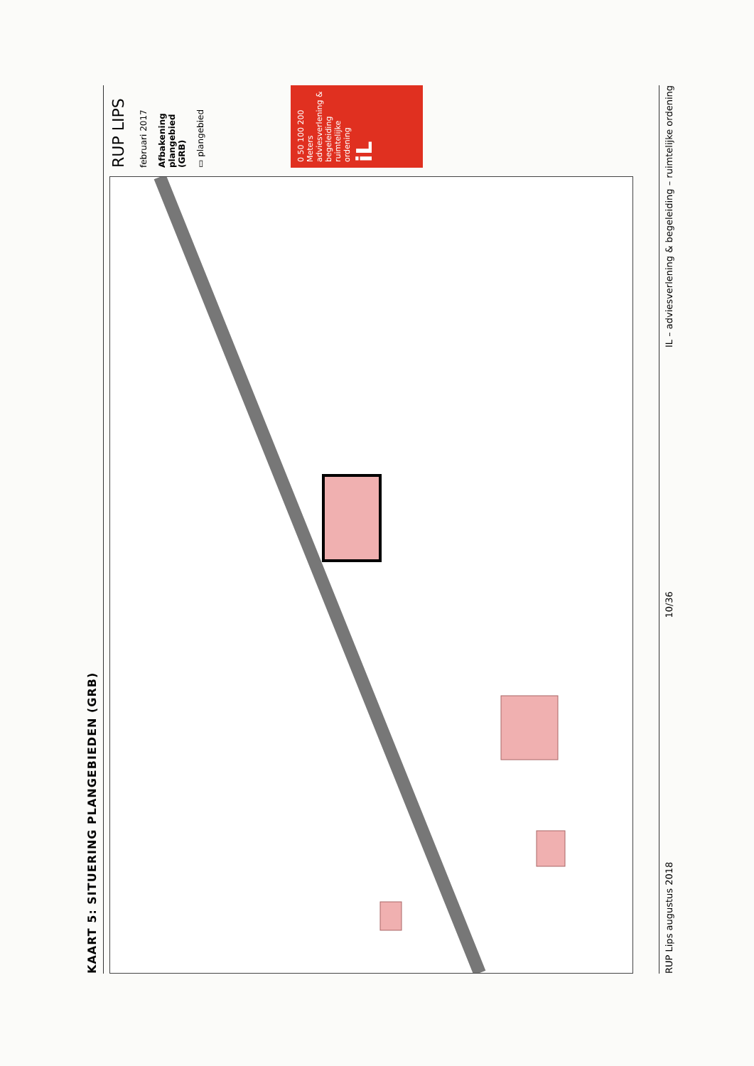KAART 5: SITUERING PLANGEBIEDEN (GRB)
RUP LIPS
februari 2017
Afbakening plangebied (GRB)
▭ plangebied
0 50 100 200 Meters
adviesverlening & begeleiding ruimtelijke ordening
iL
RUP Lips augustus 2018 10/36 IL – adviesverlening & begeleiding – ruimtelijke ordening